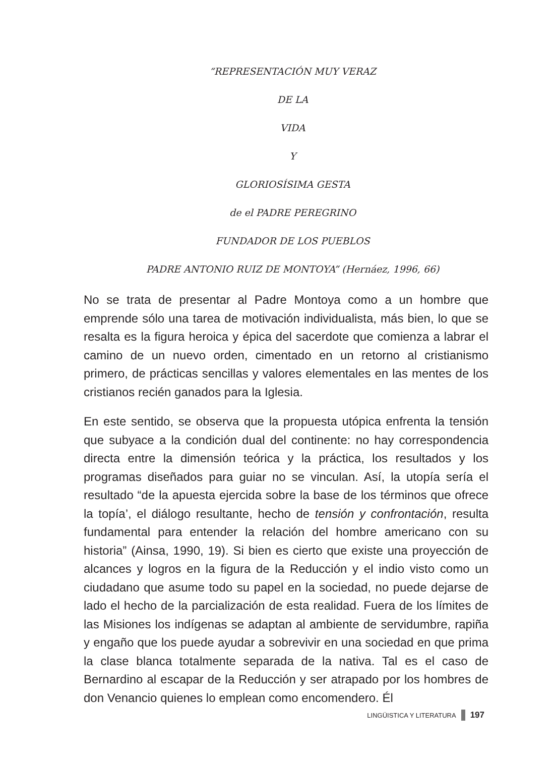“REPRESENTACIÓN MUY VERAZ
DE LA
VIDA
Y
GLORIOSÍSIMA GESTA
de el PADRE PEREGRINO
FUNDADOR DE LOS PUEBLOS
PADRE ANTONIO RUIZ DE MONTOYA” (Hernáez, 1996, 66)
No se trata de presentar al Padre Montoya como a un hombre que emprende sólo una tarea de motivación individualista, más bien, lo que se resalta es la figura heroica y épica del sacerdote que comienza a labrar el camino de un nuevo orden, cimentado en un retorno al cristianismo primero, de prácticas sencillas y valores elementales en las mentes de los cristianos recién ganados para la Iglesia.
En este sentido, se observa que la propuesta utópica enfrenta la tensión que subyace a la condición dual del continente: no hay correspondencia directa entre la dimensión teórica y la práctica, los resultados y los programas diseñados para guiar no se vinculan. Así, la utopía sería el resultado “de la apuesta ejercida sobre la base de los términos que ofrece la topía’, el diálogo resultante, hecho de tensión y confrontación, resulta fundamental para entender la relación del hombre americano con su historia” (Ainsa, 1990, 19). Si bien es cierto que existe una proyección de alcances y logros en la figura de la Reducción y el indio visto como un ciudadano que asume todo su papel en la sociedad, no puede dejarse de lado el hecho de la parcialización de esta realidad. Fuera de los límites de las Misiones los indígenas se adaptan al ambiente de servidumbre, rapiña y engaño que los puede ayudar a sobrevivir en una sociedad en que prima la clase blanca totalmente separada de la nativa. Tal es el caso de Bernardino al escapar de la Reducción y ser atrapado por los hombres de don Venancio quienes lo emplean como encomendero. Él
LINGÜISTICA Y LITERATURA 197